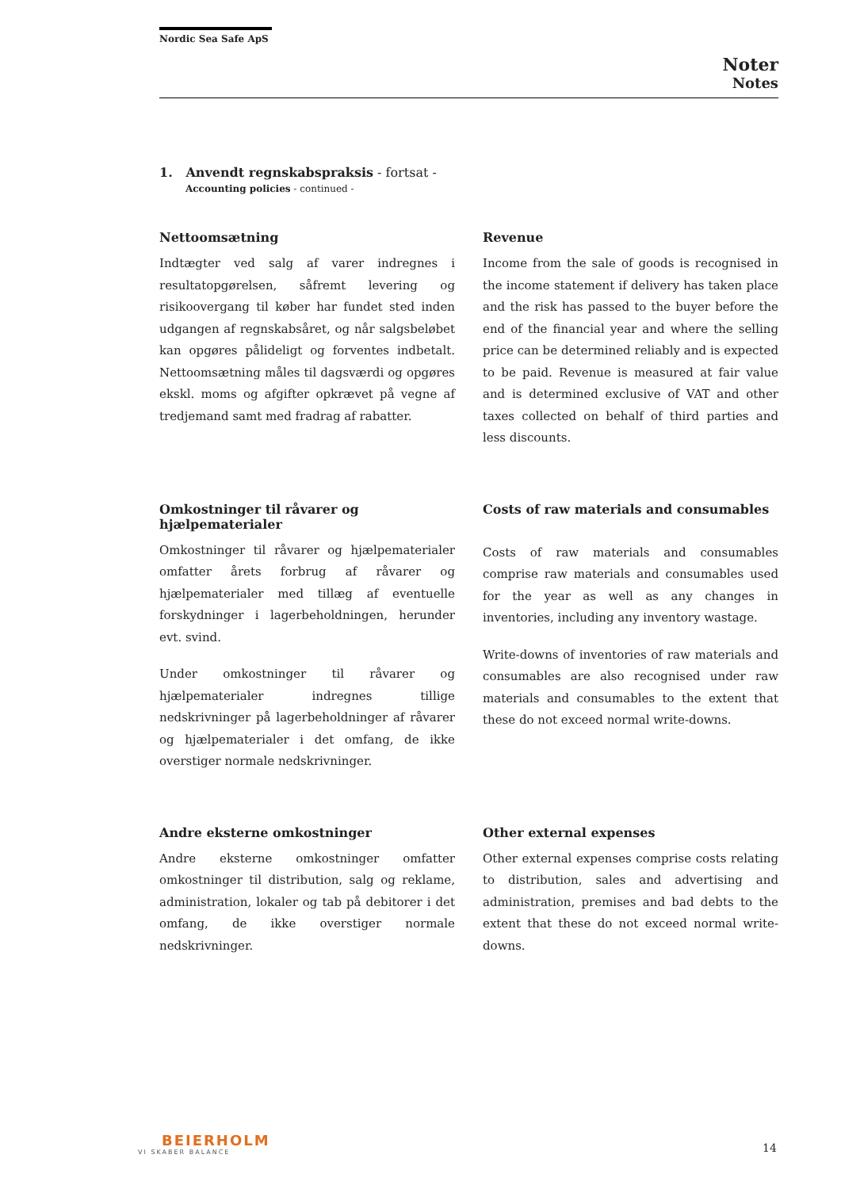Nordic Sea Safe ApS
Noter
Notes
1. Anvendt regnskabspraksis - fortsat -
Accounting policies - continued -
Nettoomsætning
Indtægter ved salg af varer indregnes i resultatopgørelsen, såfremt levering og risikoovergang til køber har fundet sted inden udgangen af regnskabsåret, og når salgsbeløbet kan opgøres pålideligt og forventes indbetalt. Nettoomsætning måles til dagsværdi og opgøres ekskl. moms og afgifter opkrævet på vegne af tredjemand samt med fradrag af rabatter.
Revenue
Income from the sale of goods is recognised in the income statement if delivery has taken place and the risk has passed to the buyer before the end of the financial year and where the selling price can be determined reliably and is expected to be paid. Revenue is measured at fair value and is determined exclusive of VAT and other taxes collected on behalf of third parties and less discounts.
Omkostninger til råvarer og hjælpematerialer
Omkostninger til råvarer og hjælpematerialer omfatter årets forbrug af råvarer og hjælpematerialer med tillæg af eventuelle forskydninger i lagerbeholdningen, herunder evt. svind.
Under omkostninger til råvarer og hjælpematerialer indregnes tillige nedskrivninger på lagerbeholdninger af råvarer og hjælpematerialer i det omfang, de ikke overstiger normale nedskrivninger.
Costs of raw materials and consumables
Costs of raw materials and consumables comprise raw materials and consumables used for the year as well as any changes in inventories, including any inventory wastage.
Write-downs of inventories of raw materials and consumables are also recognised under raw materials and consumables to the extent that these do not exceed normal write-downs.
Andre eksterne omkostninger
Andre eksterne omkostninger omfatter omkostninger til distribution, salg og reklame, administration, lokaler og tab på debitorer i det omfang, de ikke overstiger normale nedskrivninger.
Other external expenses
Other external expenses comprise costs relating to distribution, sales and advertising and administration, premises and bad debts to the extent that these do not exceed normal write-downs.
BEIERHOLM
VI SKABER BALANCE
14